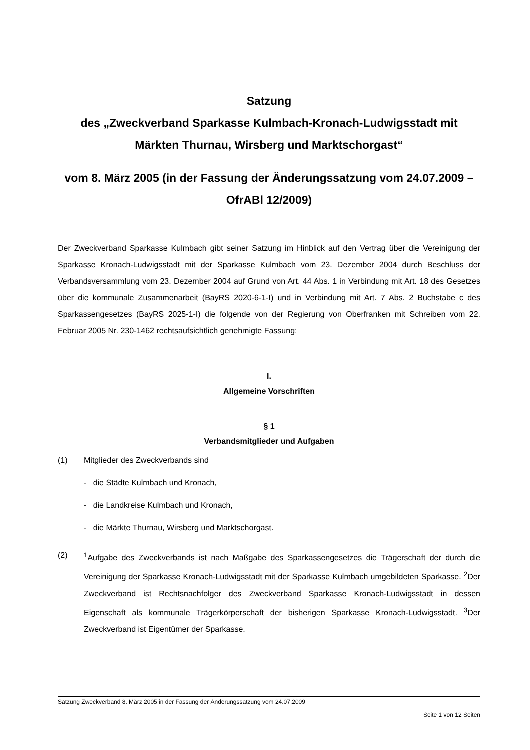Satzung
des „Zweckverband Sparkasse Kulmbach-Kronach-Ludwigsstadt mit Märkten Thurnau, Wirsberg und Marktschorgast“
vom 8. März 2005 (in der Fassung der Änderungssatzung vom 24.07.2009 – OfrABl 12/2009)
Der Zweckverband Sparkasse Kulmbach gibt seiner Satzung im Hinblick auf den Vertrag über die Vereinigung der Sparkasse Kronach-Ludwigsstadt mit der Sparkasse Kulmbach vom 23. Dezember 2004 durch Beschluss der Verbandsversammlung vom 23. Dezember 2004 auf Grund von Art. 44 Abs. 1 in Verbindung mit Art. 18 des Gesetzes über die kommunale Zusammenarbeit (BayRS 2020-6-1-I) und in Verbindung mit Art. 7 Abs. 2 Buchstabe c des Sparkassengesetzes (BayRS 2025-1-I) die folgende von der Regierung von Oberfranken mit Schreiben vom 22. Februar 2005 Nr. 230-1462 rechtsaufsichtlich genehmigte Fassung:
I.
Allgemeine Vorschriften
§ 1
Verbandsmitglieder und Aufgaben
(1) Mitglieder des Zweckverbands sind
- die Städte Kulmbach und Kronach,
- die Landkreise Kulmbach und Kronach,
- die Märkte Thurnau, Wirsberg und Marktschorgast.
(2)
<sup>1</sup> Aufgabe des Zweckverbands ist nach Maßgabe des Sparkassengesetzes die Trägerschaft der durch die Vereinigung der Sparkasse Kronach-Ludwigsstadt mit der Sparkasse Kulmbach umgebildeten Sparkasse. <sup>2</sup>Der Zweckverband ist Rechtsnachfolger des Zweckverband Sparkasse Kronach-Ludwigsstadt in dessen Eigenschaft als kommunale Trägerkörperschaft der bisherigen Sparkasse Kronach-Ludwigsstadt. <sup>3</sup>Der Zweckverband ist Eigentümer der Sparkasse.
Satzung Zweckverband 8. März 2005 in der Fassung der Änderungssatzung vom 24.07.2009
Seite 1 von 12 Seiten